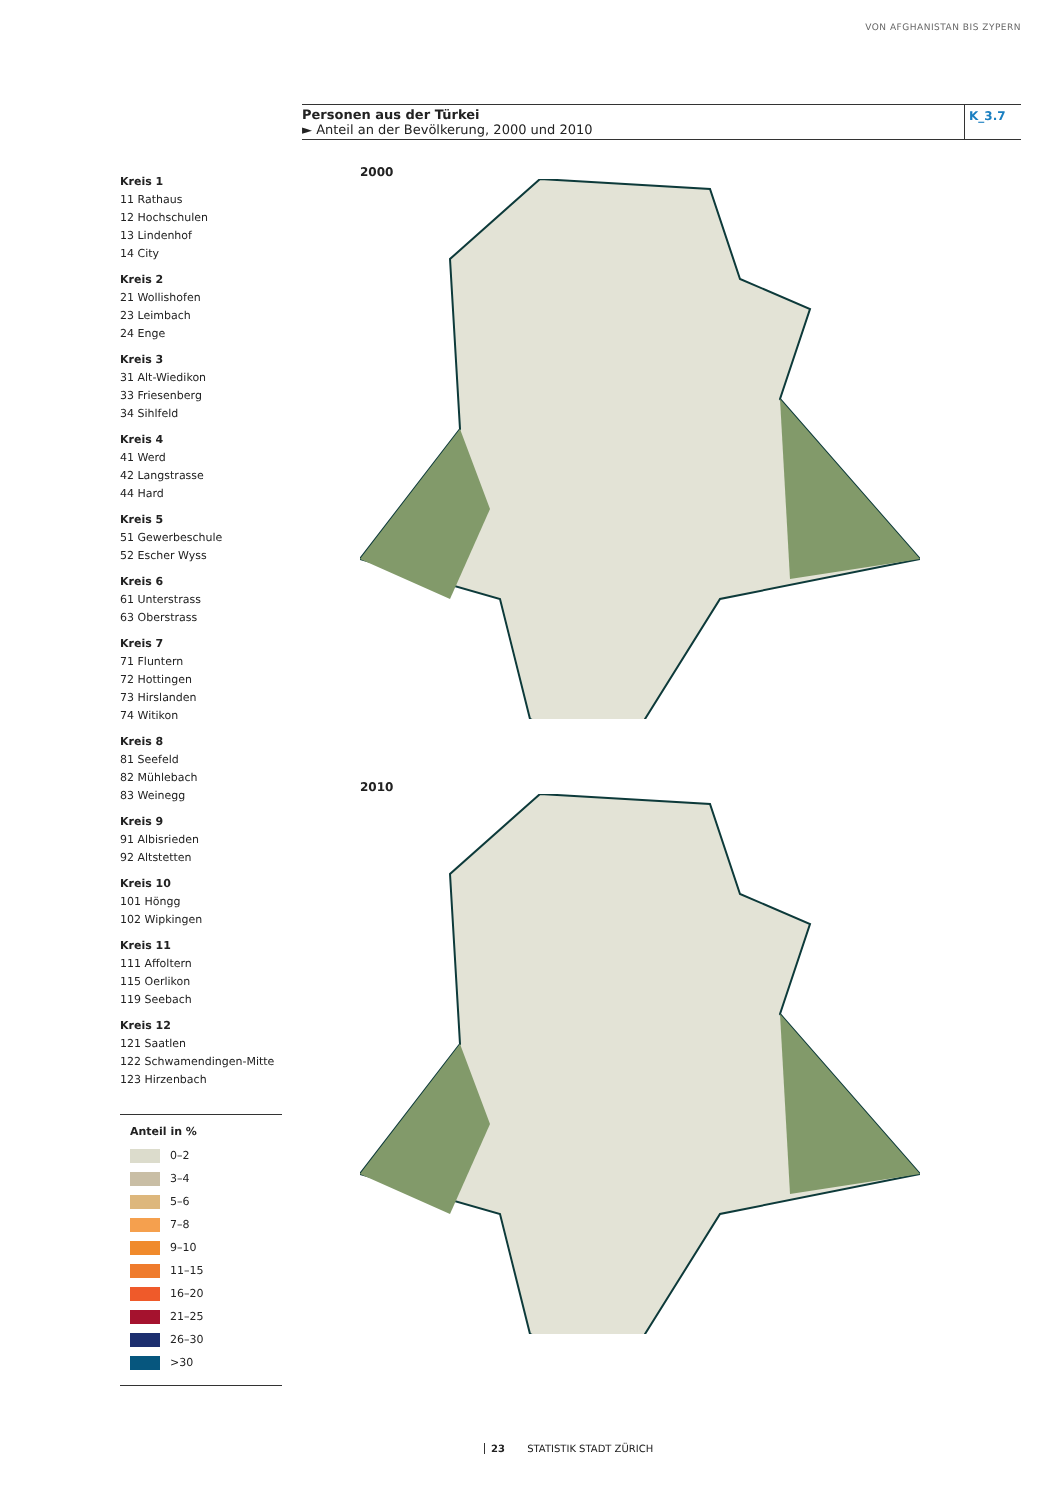VON AFGHANISTAN BIS ZYPERN
Personen aus der Türkei
► Anteil an der Bevölkerung, 2000 und 2010
K_3.7
Kreis 1
11 Rathaus
12 Hochschulen
13 Lindenhof
14 City
Kreis 2
21 Wollishofen
23 Leimbach
24 Enge
Kreis 3
31 Alt-Wiedikon
33 Friesenberg
34 Sihlfeld
Kreis 4
41 Werd
42 Langstrasse
44 Hard
Kreis 5
51 Gewerbeschule
52 Escher Wyss
Kreis 6
61 Unterstrass
63 Oberstrass
Kreis 7
71 Fluntern
72 Hottingen
73 Hirslanden
74 Witikon
Kreis 8
81 Seefeld
82 Mühlebach
83 Weinegg
Kreis 9
91 Albisrieden
92 Altstetten
Kreis 10
101 Höngg
102 Wipkingen
Kreis 11
111 Affoltern
115 Oerlikon
119 Seebach
Kreis 12
121 Saatlen
122 Schwamendingen-Mitte
123 Hirzenbach
Anteil in %
0–2
3–4
5–6
7–8
9–10
11–15
16–20
21–25
26–30
>30
2000
2010
23 STATISTIK STADT ZÜRICH